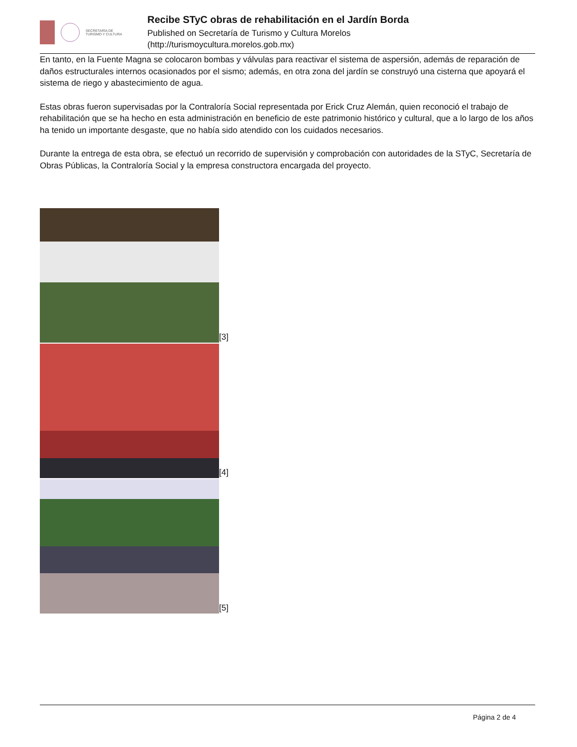SECRETARÍA DE
TURISMO Y CULTURA
Recibe STyC obras de rehabilitación en el Jardín Borda
Published on Secretaría de Turismo y Cultura Morelos
(http://turismoycultura.morelos.gob.mx)
En tanto, en la Fuente Magna se colocaron bombas y válvulas para reactivar el sistema de aspersión, además de reparación de daños estructurales internos ocasionados por el sismo; además, en otra zona del jardín se construyó una cisterna que apoyará el sistema de riego y abastecimiento de agua.
Estas obras fueron supervisadas por la Contraloría Social representada por Erick Cruz Alemán, quien reconoció el trabajo de rehabilitación que se ha hecho en esta administración en beneficio de este patrimonio histórico y cultural, que a lo largo de los años ha tenido un importante desgaste, que no había sido atendido con los cuidados necesarios.
Durante la entrega de esta obra, se efectuó un recorrido de supervisión y comprobación con autoridades de la STyC, Secretaría de Obras Públicas, la Contraloría Social y la empresa constructora encargada del proyecto.
[3]
[4]
[5]
Página 2 de 4